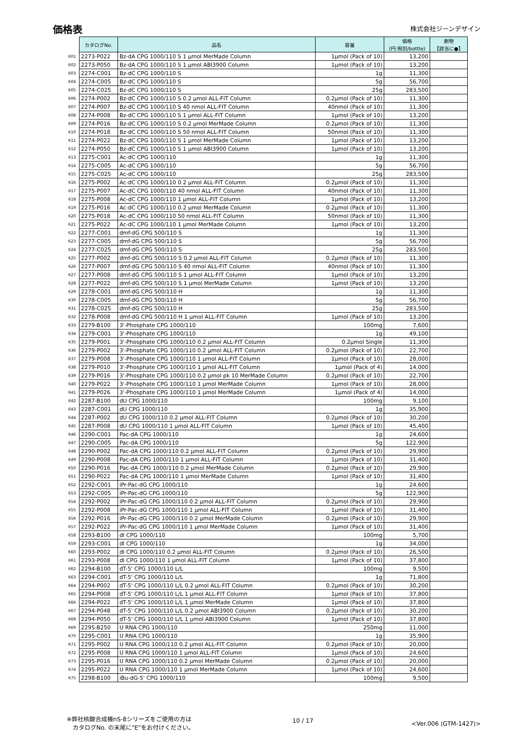価格表
株式会社ジーンデザイン
| | カタログNo. | 品名 | 容量 | 価格 (円:税別/bottle) | 劇物 【該当に●】 |
| --- | --- | --- | --- | --- | --- |
| 601 | 2273-P022 | Bz-dA CPG 1000/110 S 1 μmol MerMade Column | 1μmol (Pack of 10) | 13,200 | |
| 602 | 2273-P050 | Bz-dA CPG 1000/110 S 1 μmol ABI3900 Column | 1μmol (Pack of 10) | 13,200 | |
| 603 | 2274-C001 | Bz-dC CPG 1000/110 S | 1g | 11,300 | |
| 604 | 2274-C005 | Bz-dC CPG 1000/110 S | 5g | 56,700 | |
| 605 | 2274-C025 | Bz-dC CPG 1000/110 S | 25g | 283,500 | |
| 606 | 2274-P002 | Bz-dC CPG 1000/110 S 0.2 μmol ALL-FIT Column | 0.2μmol (Pack of 10) | 11,300 | |
| 607 | 2274-P007 | Bz-dC CPG 1000/110 S 40 nmol ALL-FIT Column | 40nmol (Pack of 10) | 11,300 | |
| 608 | 2274-P008 | Bz-dC CPG 1000/110 S 1 μmol ALL-FIT Column | 1μmol (Pack of 10) | 13,200 | |
| 609 | 2274-P016 | Bz-dC CPG 1000/110 S 0.2 μmol MerMade Column | 0.2μmol (Pack of 10) | 11,300 | |
| 610 | 2274-P018 | Bz-dC CPG 1000/110 S 50 nmol ALL-FIT Column | 50nmol (Pack of 10) | 11,300 | |
| 611 | 2274-P022 | Bz-dC CPG 1000/110 S 1 μmol MerMade Column | 1μmol (Pack of 10) | 13,200 | |
| 612 | 2274-P050 | Bz-dC CPG 1000/110 S 1 μmol ABI3900 Column | 1μmol (Pack of 10) | 13,200 | |
| 613 | 2275-C001 | Ac-dC CPG 1000/110 | 1g | 11,300 | |
| 614 | 2275-C005 | Ac-dC CPG 1000/110 | 5g | 56,700 | |
| 615 | 2275-C025 | Ac-dC CPG 1000/110 | 25g | 283,500 | |
| 616 | 2275-P002 | Ac-dC CPG 1000/110 0.2 μmol ALL-FIT Column | 0.2μmol (Pack of 10) | 11,300 | |
| 617 | 2275-P007 | Ac-dC CPG 1000/110 40 nmol ALL-FIT Column | 40nmol (Pack of 10) | 11,300 | |
| 618 | 2275-P008 | Ac-dC CPG 1000/110 1 μmol ALL-FIT Column | 1μmol (Pack of 10) | 13,200 | |
| 619 | 2275-P016 | Ac-dC CPG 1000/110 0.2 μmol MerMade Column | 0.2μmol (Pack of 10) | 11,300 | |
| 620 | 2275-P018 | Ac-dC CPG 1000/110 50 nmol ALL-FIT Column | 50nmol (Pack of 10) | 11,300 | |
| 621 | 2275-P022 | Ac-dC CPG 1000/110 1 μmol MerMade Column | 1μmol (Pack of 10) | 13,200 | |
| 622 | 2277-C001 | dmf-dG CPG 500/110 S | 1g | 11,300 | |
| 623 | 2277-C005 | dmf-dG CPG 500/110 S | 5g | 56,700 | |
| 624 | 2277-C025 | dmf-dG CPG 500/110 S | 25g | 283,500 | |
| 625 | 2277-P002 | dmf-dG CPG 500/110 S 0.2 μmol ALL-FIT Column | 0.2μmol (Pack of 10) | 11,300 | |
| 626 | 2277-P007 | dmf-dG CPG 500/110 S 40 nmol ALL-FIT Column | 40nmol (Pack of 10) | 11,300 | |
| 627 | 2277-P008 | dmf-dG CPG 500/110 S 1 μmol ALL-FIT Column | 1μmol (Pack of 10) | 13,200 | |
| 628 | 2277-P022 | dmf-dG CPG 500/110 S 1 μmol MerMade Column | 1μmol (Pack of 10) | 13,200 | |
| 629 | 2278-C001 | dmf-dG CPG 500/110 H | 1g | 11,300 | |
| 630 | 2278-C005 | dmf-dG CPG 500/110 H | 5g | 56,700 | |
| 631 | 2278-C025 | dmf-dG CPG 500/110 H | 25g | 283,500 | |
| 632 | 2278-P008 | dmf-dG CPG 500/110 H 1 μmol ALL-FIT Column | 1μmol (Pack of 10) | 13,200 | |
| 633 | 2279-B100 | 3'-Phosphate CPG 1000/110 | 100mg | 7,600 | |
| 634 | 2279-C001 | 3'-Phosphate CPG 1000/110 | 1g | 49,100 | |
| 635 | 2279-P001 | 3'-Phosphate CPG 1000/110 0.2 μmol ALL-FIT Column | 0.2μmol Single | 11,300 | |
| 636 | 2279-P002 | 3'-Phosphate CPG 1000/110 0.2 μmol ALL-FIT Column | 0.2μmol (Pack of 10) | 22,700 | |
| 637 | 2279-P008 | 3'-Phosphate CPG 1000/110 1 μmol ALL-FIT Column | 1μmol (Pack of 10) | 28,000 | |
| 638 | 2279-P010 | 3'-Phosphate CPG 1000/110 1 μmol ALL-FIT Column | 1μmol (Pack of 4) | 14,000 | |
| 639 | 2279-P016 | 3'-Phosphate CPG 1000/110 0.2 μmol pk 10 MerMade Column | 0.2μmol (Pack of 10) | 22,700 | |
| 640 | 2279-P022 | 3'-Phosphate CPG 1000/110 1 μmol MerMade Column | 1μmol (Pack of 10) | 28,000 | |
| 641 | 2279-P026 | 3'-Phosphate CPG 1000/110 1 μmol MerMade Column | 1μmol (Pack of 4) | 14,000 | |
| 642 | 2287-B100 | dU CPG 1000/110 | 100mg | 9,100 | |
| 643 | 2287-C001 | dU CPG 1000/110 | 1g | 35,900 | |
| 644 | 2287-P002 | dU CPG 1000/110 0.2 μmol ALL-FIT Column | 0.2μmol (Pack of 10) | 30,200 | |
| 645 | 2287-P008 | dU CPG 1000/110 1 μmol ALL-FIT Column | 1μmol (Pack of 10) | 45,400 | |
| 646 | 2290-C001 | Pac-dA CPG 1000/110 | 1g | 24,600 | |
| 647 | 2290-C005 | Pac-dA CPG 1000/110 | 5g | 122,900 | |
| 648 | 2290-P002 | Pac-dA CPG 1000/110 0.2 μmol ALL-FIT Column | 0.2μmol (Pack of 10) | 29,900 | |
| 649 | 2290-P008 | Pac-dA CPG 1000/110 1 μmol ALL-FIT Column | 1μmol (Pack of 10) | 31,400 | |
| 650 | 2290-P016 | Pac-dA CPG 1000/110 0.2 μmol MerMade Column | 0.2μmol (Pack of 10) | 29,900 | |
| 651 | 2290-P022 | Pac-dA CPG 1000/110 1 μmol MerMade Column | 1μmol (Pack of 10) | 31,400 | |
| 652 | 2292-C001 | iPr-Pac-dG CPG 1000/110 | 1g | 24,600 | |
| 653 | 2292-C005 | iPr-Pac-dG CPG 1000/110 | 5g | 122,900 | |
| 654 | 2292-P002 | iPr-Pac-dG CPG 1000/110 0.2 μmol ALL-FIT Column | 0.2μmol (Pack of 10) | 29,900 | |
| 655 | 2292-P008 | iPr-Pac-dG CPG 1000/110 1 μmol ALL-FIT Column | 1μmol (Pack of 10) | 31,400 | |
| 656 | 2292-P016 | iPr-Pac-dG CPG 1000/110 0.2 μmol MerMade Column | 0.2μmol (Pack of 10) | 29,900 | |
| 657 | 2292-P022 | iPr-Pac-dG CPG 1000/110 1 μmol MerMade Column | 1μmol (Pack of 10) | 31,400 | |
| 658 | 2293-B100 | dI CPG 1000/110 | 100mg | 5,700 | |
| 659 | 2293-C001 | dI CPG 1000/110 | 1g | 34,000 | |
| 660 | 2293-P002 | dI CPG 1000/110 0.2 μmol ALL-FIT Column | 0.2μmol (Pack of 10) | 26,500 | |
| 661 | 2293-P008 | dI CPG 1000/110 1 μmol ALL-FIT Column | 1μmol (Pack of 10) | 37,800 | |
| 662 | 2294-B100 | dT-5' CPG 1000/110 L/L | 100mg | 9,500 | |
| 663 | 2294-C001 | dT-5' CPG 1000/110 L/L | 1g | 71,800 | |
| 664 | 2294-P002 | dT-5' CPG 1000/110 L/L 0.2 μmol ALL-FIT Column | 0.2μmol (Pack of 10) | 30,200 | |
| 665 | 2294-P008 | dT-5' CPG 1000/110 L/L 1 μmol ALL-FIT Column | 1μmol (Pack of 10) | 37,800 | |
| 666 | 2294-P022 | dT-5' CPG 1000/110 L/L 1 μmol MerMade Column | 1μmol (Pack of 10) | 37,800 | |
| 667 | 2294-P048 | dT-5' CPG 1000/110 L/L 0.2 μmol ABI3900 Column | 0.2μmol (Pack of 10) | 30,200 | |
| 668 | 2294-P050 | dT-5' CPG 1000/110 L/L 1 μmol ABI3900 Column | 1μmol (Pack of 10) | 37,800 | |
| 669 | 2295-B250 | U RNA CPG 1000/110 | 250mg | 11,000 | |
| 670 | 2295-C001 | U RNA CPG 1000/110 | 1g | 35,900 | |
| 671 | 2295-P002 | U RNA CPG 1000/110 0.2 μmol ALL-FIT Column | 0.2μmol (Pack of 10) | 20,000 | |
| 672 | 2295-P008 | U RNA CPG 1000/110 1 μmol ALL-FIT Column | 1μmol (Pack of 10) | 24,600 | |
| 673 | 2295-P016 | U RNA CPG 1000/110 0.2 μmol MerMade Column | 0.2μmol (Pack of 10) | 20,000 | |
| 674 | 2295-P022 | U RNA CPG 1000/110 1 μmol MerMade Column | 1μmol (Pack of 10) | 24,600 | |
| 675 | 2298-B100 | iBu-dG-5' CPG 1000/110 | 100mg | 9,500 | |
※弊社核酸合成機nS-8シリーズをご使用の方は
　カタログNo. の末尾に"E"をお付けください。
10 / 17
<Ver.006 (GTM-1427)>